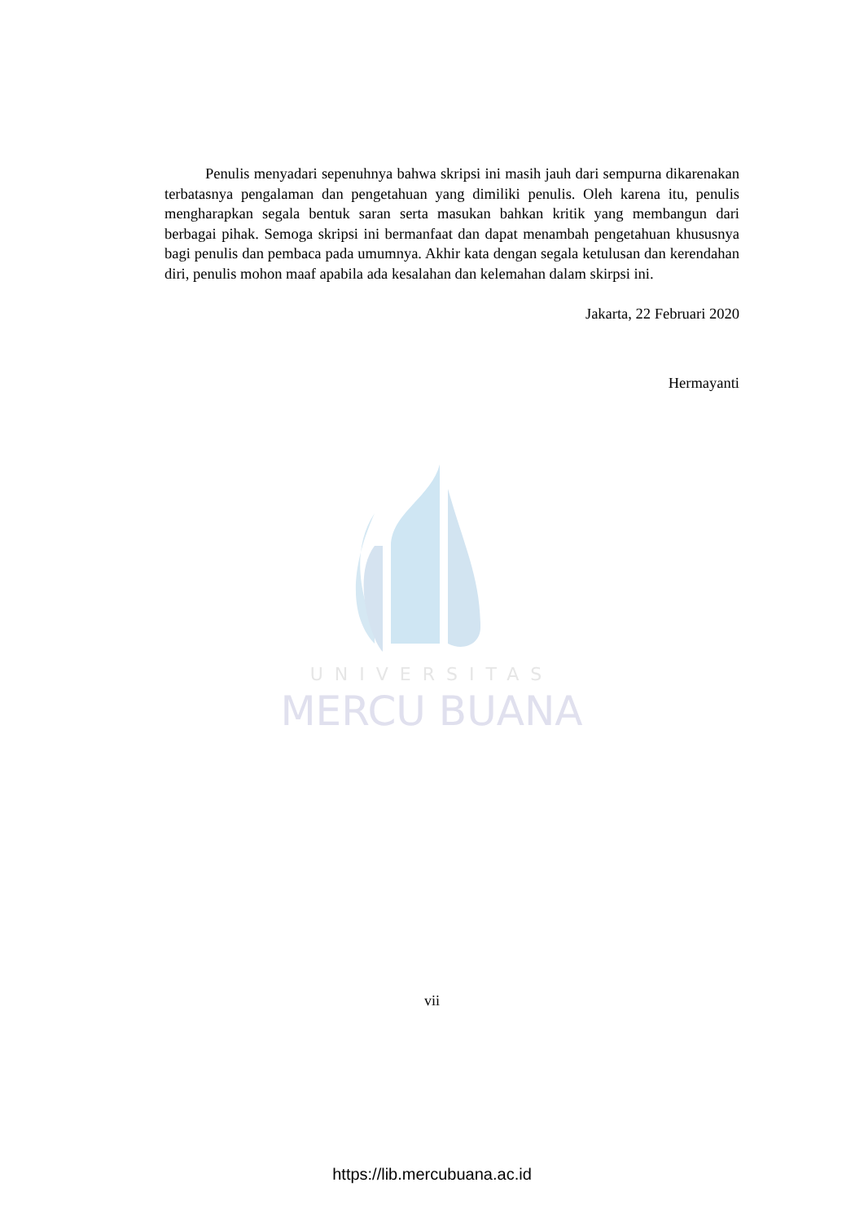UNIVERSITAS
MERCU BUANA
Penulis menyadari sepenuhnya bahwa skripsi ini masih jauh dari sempurna dikarenakan terbatasnya pengalaman dan pengetahuan yang dimiliki penulis. Oleh karena itu, penulis mengharapkan segala bentuk saran serta masukan bahkan kritik yang membangun dari berbagai pihak. Semoga skripsi ini bermanfaat dan dapat menambah pengetahuan khususnya bagi penulis dan pembaca pada umumnya. Akhir kata dengan segala ketulusan dan kerendahan diri, penulis mohon maaf apabila ada kesalahan dan kelemahan dalam skirpsi ini.
Jakarta, 22 Februari 2020
Hermayanti
vii
https://lib.mercubuana.ac.id